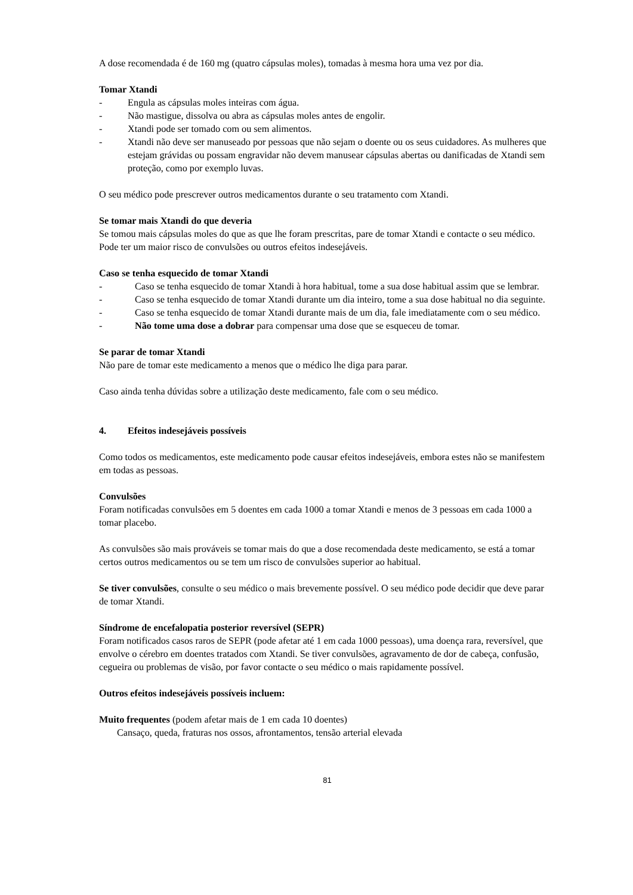A dose recomendada é de 160 mg (quatro cápsulas moles), tomadas à mesma hora uma vez por dia.
Tomar Xtandi
- Engula as cápsulas moles inteiras com água.
- Não mastigue, dissolva ou abra as cápsulas moles antes de engolir.
- Xtandi pode ser tomado com ou sem alimentos.
- Xtandi não deve ser manuseado por pessoas que não sejam o doente ou os seus cuidadores. As mulheres que estejam grávidas ou possam engravidar não devem manusear cápsulas abertas ou danificadas de Xtandi sem proteção, como por exemplo luvas.
O seu médico pode prescrever outros medicamentos durante o seu tratamento com Xtandi.
Se tomar mais Xtandi do que deveria
Se tomou mais cápsulas moles do que as que lhe foram prescritas, pare de tomar Xtandi e contacte o seu médico. Pode ter um maior risco de convulsões ou outros efeitos indesejáveis.
Caso se tenha esquecido de tomar Xtandi
- Caso se tenha esquecido de tomar Xtandi à hora habitual, tome a sua dose habitual assim que se lembrar.
- Caso se tenha esquecido de tomar Xtandi durante um dia inteiro, tome a sua dose habitual no dia seguinte.
- Caso se tenha esquecido de tomar Xtandi durante mais de um dia, fale imediatamente com o seu médico.
- Não tome uma dose a dobrar para compensar uma dose que se esqueceu de tomar.
Se parar de tomar Xtandi
Não pare de tomar este medicamento a menos que o médico lhe diga para parar.
Caso ainda tenha dúvidas sobre a utilização deste medicamento, fale com o seu médico.
4. Efeitos indesejáveis possíveis
Como todos os medicamentos, este medicamento pode causar efeitos indesejáveis, embora estes não se manifestem em todas as pessoas.
Convulsões
Foram notificadas convulsões em 5 doentes em cada 1000 a tomar Xtandi e menos de 3 pessoas em cada 1000 a tomar placebo.
As convulsões são mais prováveis se tomar mais do que a dose recomendada deste medicamento, se está a tomar certos outros medicamentos ou se tem um risco de convulsões superior ao habitual.
Se tiver convulsões, consulte o seu médico o mais brevemente possível. O seu médico pode decidir que deve parar de tomar Xtandi.
Síndrome de encefalopatia posterior reversível (SEPR)
Foram notificados casos raros de SEPR (pode afetar até 1 em cada 1000 pessoas), uma doença rara, reversível, que envolve o cérebro em doentes tratados com Xtandi. Se tiver convulsões, agravamento de dor de cabeça, confusão, cegueira ou problemas de visão, por favor contacte o seu médico o mais rapidamente possível.
Outros efeitos indesejáveis possíveis incluem:
Muito frequentes (podem afetar mais de 1 em cada 10 doentes)
Cansaço, queda, fraturas nos ossos, afrontamentos, tensão arterial elevada
81